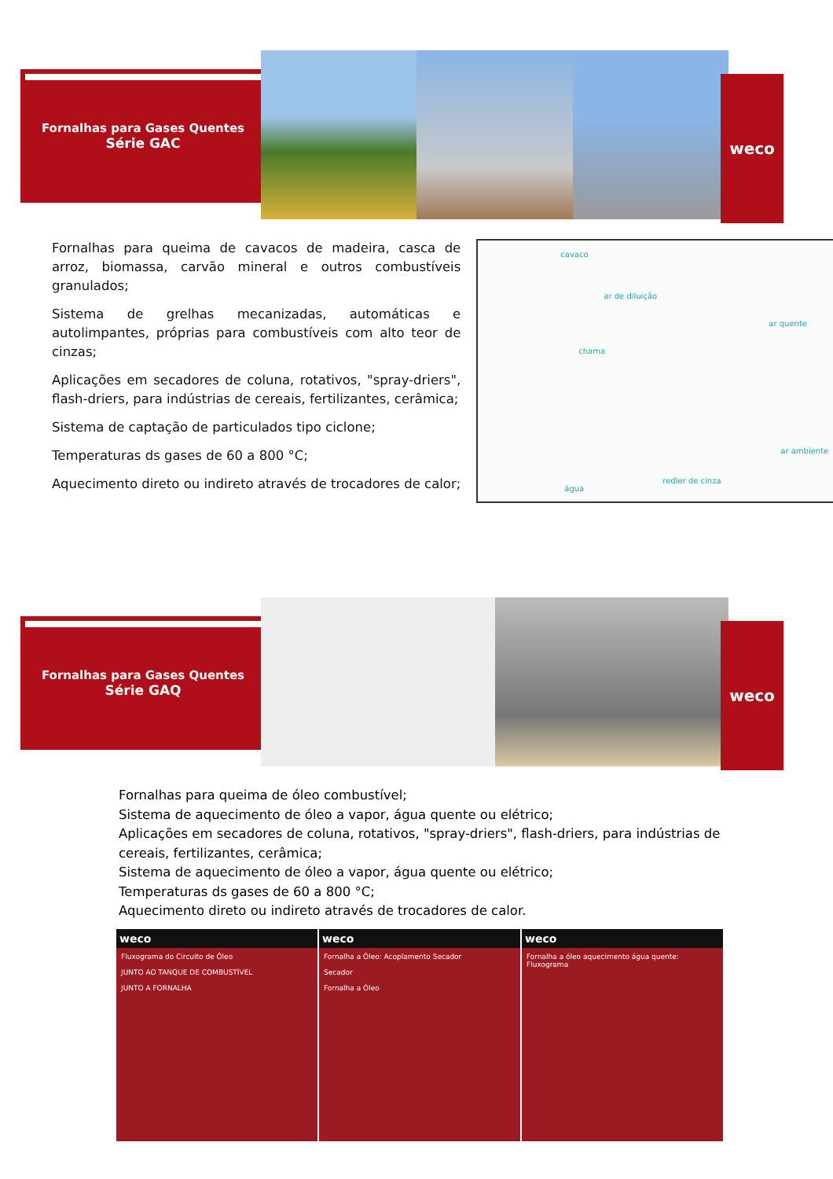Fornalhas para Gases Quentes
Série GAC
weco
Fornalhas para queima de cavacos de madeira, casca de arroz, biomassa, carvão mineral e outros combustíveis granulados;
Sistema de grelhas mecanizadas, automáticas e autolimpantes, próprias para combustíveis com alto teor de cinzas;
Aplicações em secadores de coluna, rotativos, "spray-driers", flash-driers, para indústrias de cereais, fertilizantes, cerâmica;
Sistema de captação de particulados tipo ciclone;
Temperaturas ds gases de 60 a 800 °C;
Aquecimento direto ou indireto através de trocadores de calor;
cavaco
ar de diluição
ar quente
chama
ar ambiente
água
redler de cinza
Fornalhas para Gases Quentes
Série GAQ
weco
Fornalhas para queima de óleo combustível;
Sistema de aquecimento de óleo a vapor, água quente ou elétrico;
Aplicações em secadores de coluna, rotativos, "spray-driers", flash-driers, para indústrias de cereais, fertilizantes, cerâmica;
Sistema de aquecimento de óleo a vapor, água quente ou elétrico;
Temperaturas ds gases de 60 a 800 °C;
Aquecimento direto ou indireto através de trocadores de calor.
weco
Fluxograma do Circuito de Óleo
JUNTO AO TANQUE DE COMBUSTÍVEL
JUNTO A FORNALHA
weco
Fornalha a Óleo: Acoplamento Secador
Secador
Fornalha a Óleo
weco
Fornalha a óleo aquecimento água quente: Fluxograma